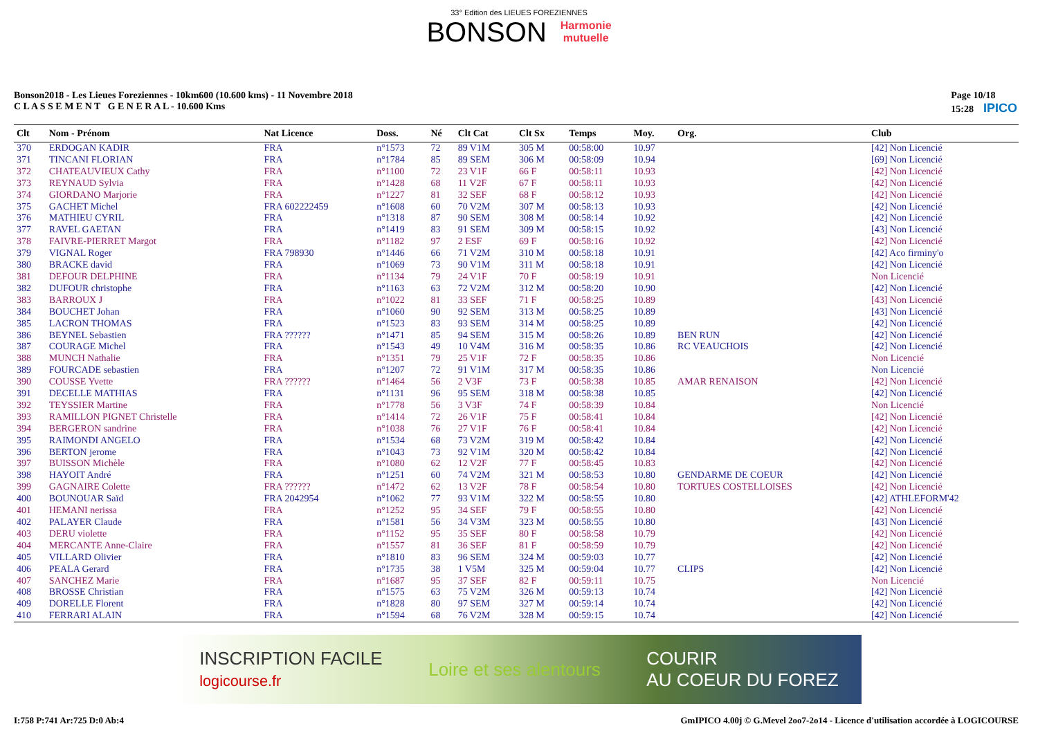33° Edition des LIEUES FOREZIENNES
BONSON Harmonie
mutuelle
Bonson2018 - Les Lieues Foreziennes - 10km600 (10.600 kms) - 11 Novembre 2018
C L A S S E M E N T G E N E R A L - 10.600 Kms
Page 10/18
15:28 IPICO
| Clt | Nom - Prénom | Nat Licence | Doss. | Né | Clt Cat | Clt Sx | Temps | Moy. | Org. | Club |
| --- | --- | --- | --- | --- | --- | --- | --- | --- | --- | --- |
| 370 | ERDOGAN KADIR | FRA | n°1573 | 72 | 89 V1M | 305 M | 00:58:00 | 10.97 | | [42] Non Licencié |
| 371 | TINCANI FLORIAN | FRA | n°1784 | 85 | 89 SEM | 306 M | 00:58:09 | 10.94 | | [69] Non Licencié |
| 372 | CHATEAUVIEUX Cathy | FRA | n°1100 | 72 | 23 V1F | 66 F | 00:58:11 | 10.93 | | [42] Non Licencié |
| 373 | REYNAUD Sylvia | FRA | n°1428 | 68 | 11 V2F | 67 F | 00:58:11 | 10.93 | | [42] Non Licencié |
| 374 | GIORDANO Marjorie | FRA | n°1227 | 81 | 32 SEF | 68 F | 00:58:12 | 10.93 | | [42] Non Licencié |
| 375 | GACHET Michel | FRA 602222459 | n°1608 | 60 | 70 V2M | 307 M | 00:58:13 | 10.93 | | [42] Non Licencié |
| 376 | MATHIEU CYRIL | FRA | n°1318 | 87 | 90 SEM | 308 M | 00:58:14 | 10.92 | | [42] Non Licencié |
| 377 | RAVEL GAETAN | FRA | n°1419 | 83 | 91 SEM | 309 M | 00:58:15 | 10.92 | | [43] Non Licencié |
| 378 | FAIVRE-PIERRET Margot | FRA | n°1182 | 97 | 2 ESF | 69 F | 00:58:16 | 10.92 | | [42] Non Licencié |
| 379 | VIGNAL Roger | FRA 798930 | n°1446 | 66 | 71 V2M | 310 M | 00:58:18 | 10.91 | | [42] Aco firminy'o |
| 380 | BRACKE david | FRA | n°1069 | 73 | 90 V1M | 311 M | 00:58:18 | 10.91 | | [42] Non Licencié |
| 381 | DEFOUR DELPHINE | FRA | n°1134 | 79 | 24 V1F | 70 F | 00:58:19 | 10.91 | | Non Licencié |
| 382 | DUFOUR christophe | FRA | n°1163 | 63 | 72 V2M | 312 M | 00:58:20 | 10.90 | | [42] Non Licencié |
| 383 | BARROUX J | FRA | n°1022 | 81 | 33 SEF | 71 F | 00:58:25 | 10.89 | | [43] Non Licencié |
| 384 | BOUCHET Johan | FRA | n°1060 | 90 | 92 SEM | 313 M | 00:58:25 | 10.89 | | [43] Non Licencié |
| 385 | LACRON THOMAS | FRA | n°1523 | 83 | 93 SEM | 314 M | 00:58:25 | 10.89 | | [42] Non Licencié |
| 386 | BEYNEL Sebastien | FRA ?????? | n°1471 | 85 | 94 SEM | 315 M | 00:58:26 | 10.89 | BEN RUN | [42] Non Licencié |
| 387 | COURAGE Michel | FRA | n°1543 | 49 | 10 V4M | 316 M | 00:58:35 | 10.86 | RC VEAUCHOIS | [42] Non Licencié |
| 388 | MUNCH Nathalie | FRA | n°1351 | 79 | 25 V1F | 72 F | 00:58:35 | 10.86 | | Non Licencié |
| 389 | FOURCADE sebastien | FRA | n°1207 | 72 | 91 V1M | 317 M | 00:58:35 | 10.86 | | Non Licencié |
| 390 | COUSSE Yvette | FRA ?????? | n°1464 | 56 | 2 V3F | 73 F | 00:58:38 | 10.85 | AMAR RENAISON | [42] Non Licencié |
| 391 | DECELLE MATHIAS | FRA | n°1131 | 96 | 95 SEM | 318 M | 00:58:38 | 10.85 | | [42] Non Licencié |
| 392 | TEYSSIER Martine | FRA | n°1778 | 56 | 3 V3F | 74 F | 00:58:39 | 10.84 | | Non Licencié |
| 393 | RAMILLON PIGNET Christelle | FRA | n°1414 | 72 | 26 V1F | 75 F | 00:58:41 | 10.84 | | [42] Non Licencié |
| 394 | BERGERON sandrine | FRA | n°1038 | 76 | 27 V1F | 76 F | 00:58:41 | 10.84 | | [42] Non Licencié |
| 395 | RAIMONDI ANGELO | FRA | n°1534 | 68 | 73 V2M | 319 M | 00:58:42 | 10.84 | | [42] Non Licencié |
| 396 | BERTON jerome | FRA | n°1043 | 73 | 92 V1M | 320 M | 00:58:42 | 10.84 | | [42] Non Licencié |
| 397 | BUISSON Michèle | FRA | n°1080 | 62 | 12 V2F | 77 F | 00:58:45 | 10.83 | | [42] Non Licencié |
| 398 | HAYOIT André | FRA | n°1251 | 60 | 74 V2M | 321 M | 00:58:53 | 10.80 | GENDARME DE COEUR | [42] Non Licencié |
| 399 | GAGNAIRE Colette | FRA ?????? | n°1472 | 62 | 13 V2F | 78 F | 00:58:54 | 10.80 | TORTUES COSTELLOISES | [42] Non Licencié |
| 400 | BOUNOUAR Saïd | FRA 2042954 | n°1062 | 77 | 93 V1M | 322 M | 00:58:55 | 10.80 | | [42] ATHLEFORM'42 |
| 401 | HEMANI nerissa | FRA | n°1252 | 95 | 34 SEF | 79 F | 00:58:55 | 10.80 | | [42] Non Licencié |
| 402 | PALAYER Claude | FRA | n°1581 | 56 | 34 V3M | 323 M | 00:58:55 | 10.80 | | [43] Non Licencié |
| 403 | DERU violette | FRA | n°1152 | 95 | 35 SEF | 80 F | 00:58:58 | 10.79 | | [42] Non Licencié |
| 404 | MERCANTE Anne-Claire | FRA | n°1557 | 81 | 36 SEF | 81 F | 00:58:59 | 10.79 | | [42] Non Licencié |
| 405 | VILLARD Olivier | FRA | n°1810 | 83 | 96 SEM | 324 M | 00:59:03 | 10.77 | | [42] Non Licencié |
| 406 | PEALA Gerard | FRA | n°1735 | 38 | 1 V5M | 325 M | 00:59:04 | 10.77 | CLIPS | [42] Non Licencié |
| 407 | SANCHEZ Marie | FRA | n°1687 | 95 | 37 SEF | 82 F | 00:59:11 | 10.75 | | Non Licencié |
| 408 | BROSSE Christian | FRA | n°1575 | 63 | 75 V2M | 326 M | 00:59:13 | 10.74 | | [42] Non Licencié |
| 409 | DORELLE Florent | FRA | n°1828 | 80 | 97 SEM | 327 M | 00:59:14 | 10.74 | | [42] Non Licencié |
| 410 | FERRARI ALAIN | FRA | n°1594 | 68 | 76 V2M | 328 M | 00:59:15 | 10.74 | | [42] Non Licencié |
INSCRIPTION FACILE
logicourse.fr Loire et ses alentours COURIR
AU COEUR DU FOREZ
I:758 P:741 Ar:725 D:0 Ab:4 GmIPICO 4.00j © G.Mevel 2oo7-2o14 - Licence d'utilisation accordée à LOGICOURSE